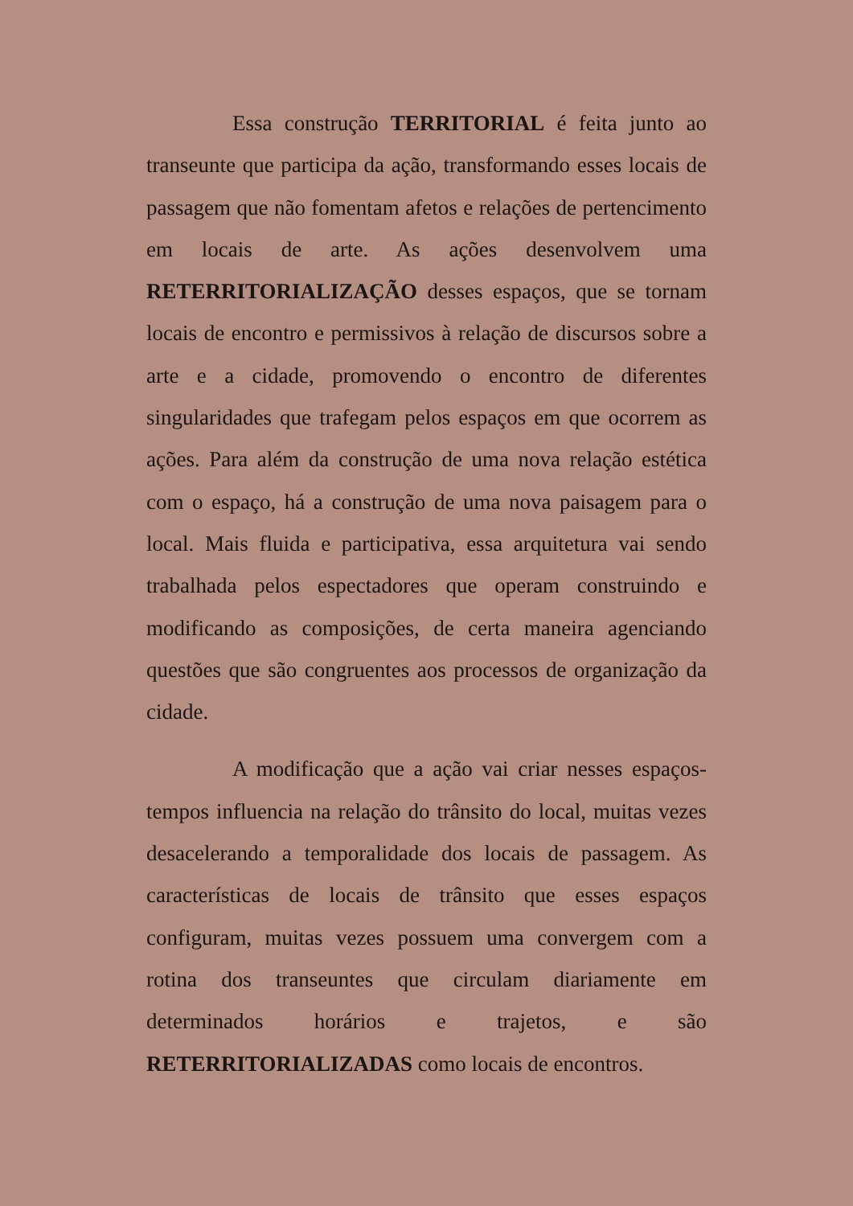Essa construção TERRITORIAL é feita junto ao transeunte que participa da ação, transformando esses locais de passagem que não fomentam afetos e relações de pertencimento em locais de arte. As ações desenvolvem uma RETERRITORIALIZAÇÃO desses espaços, que se tornam locais de encontro e permissivos à relação de discursos sobre a arte e a cidade, promovendo o encontro de diferentes singularidades que trafegam pelos espaços em que ocorrem as ações. Para além da construção de uma nova relação estética com o espaço, há a construção de uma nova paisagem para o local. Mais fluida e participativa, essa arquitetura vai sendo trabalhada pelos espectadores que operam construindo e modificando as composições, de certa maneira agenciando questões que são congruentes aos processos de organização da cidade.
A modificação que a ação vai criar nesses espaços-tempos influencia na relação do trânsito do local, muitas vezes desacelerando a temporalidade dos locais de passagem. As características de locais de trânsito que esses espaços configuram, muitas vezes possuem uma convergem com a rotina dos transeuntes que circulam diariamente em determinados horários e trajetos, e são RETERRITORIALIZADAS como locais de encontros.